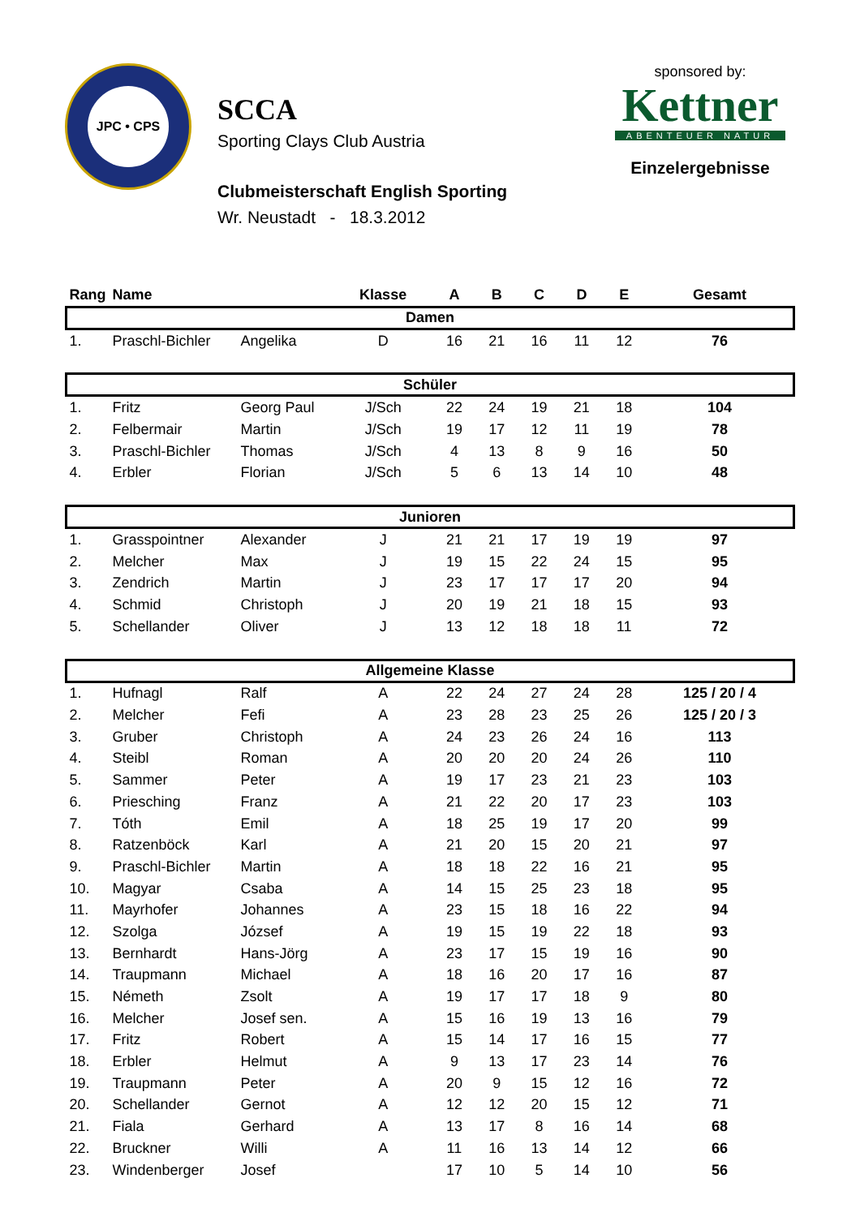JPC • CPS
SCCA
Sporting Clays Club Austria
Clubmeisterschaft English Sporting
Wr. Neustadt - 18.3.2012
sponsored by:
Kettner
ABENTEUER NATUR
Einzelergebnisse
| Rang | Name | | Klasse | A | B | C | D | E | Gesamt |
| --- | --- | --- | --- | --- | --- | --- | --- | --- | --- |
| Damen | | | | | | | | | |
| 1. | Praschl-Bichler | Angelika | D | 16 | 21 | 16 | 11 | 12 | 76 |
| Schüler | | | | | | | | | |
| 1. | Fritz | Georg Paul | J/Sch | 22 | 24 | 19 | 21 | 18 | 104 |
| 2. | Felbermair | Martin | J/Sch | 19 | 17 | 12 | 11 | 19 | 78 |
| 3. | Praschl-Bichler | Thomas | J/Sch | 4 | 13 | 8 | 9 | 16 | 50 |
| 4. | Erbler | Florian | J/Sch | 5 | 6 | 13 | 14 | 10 | 48 |
| Junioren | | | | | | | | | |
| 1. | Grasspointner | Alexander | J | 21 | 21 | 17 | 19 | 19 | 97 |
| 2. | Melcher | Max | J | 19 | 15 | 22 | 24 | 15 | 95 |
| 3. | Zendrich | Martin | J | 23 | 17 | 17 | 17 | 20 | 94 |
| 4. | Schmid | Christoph | J | 20 | 19 | 21 | 18 | 15 | 93 |
| 5. | Schellander | Oliver | J | 13 | 12 | 18 | 18 | 11 | 72 |
| Allgemeine Klasse | | | | | | | | | |
| 1. | Hufnagl | Ralf | A | 22 | 24 | 27 | 24 | 28 | 125 / 20 / 4 |
| 2. | Melcher | Fefi | A | 23 | 28 | 23 | 25 | 26 | 125 / 20 / 3 |
| 3. | Gruber | Christoph | A | 24 | 23 | 26 | 24 | 16 | 113 |
| 4. | Steibl | Roman | A | 20 | 20 | 20 | 24 | 26 | 110 |
| 5. | Sammer | Peter | A | 19 | 17 | 23 | 21 | 23 | 103 |
| 6. | Priesching | Franz | A | 21 | 22 | 20 | 17 | 23 | 103 |
| 7. | Tóth | Emil | A | 18 | 25 | 19 | 17 | 20 | 99 |
| 8. | Ratzenböck | Karl | A | 21 | 20 | 15 | 20 | 21 | 97 |
| 9. | Praschl-Bichler | Martin | A | 18 | 18 | 22 | 16 | 21 | 95 |
| 10. | Magyar | Csaba | A | 14 | 15 | 25 | 23 | 18 | 95 |
| 11. | Mayrhofer | Johannes | A | 23 | 15 | 18 | 16 | 22 | 94 |
| 12. | Szolga | József | A | 19 | 15 | 19 | 22 | 18 | 93 |
| 13. | Bernhardt | Hans-Jörg | A | 23 | 17 | 15 | 19 | 16 | 90 |
| 14. | Traupmann | Michael | A | 18 | 16 | 20 | 17 | 16 | 87 |
| 15. | Németh | Zsolt | A | 19 | 17 | 17 | 18 | 9 | 80 |
| 16. | Melcher | Josef sen. | A | 15 | 16 | 19 | 13 | 16 | 79 |
| 17. | Fritz | Robert | A | 15 | 14 | 17 | 16 | 15 | 77 |
| 18. | Erbler | Helmut | A | 9 | 13 | 17 | 23 | 14 | 76 |
| 19. | Traupmann | Peter | A | 20 | 9 | 15 | 12 | 16 | 72 |
| 20. | Schellander | Gernot | A | 12 | 12 | 20 | 15 | 12 | 71 |
| 21. | Fiala | Gerhard | A | 13 | 17 | 8 | 16 | 14 | 68 |
| 22. | Bruckner | Willi | A | 11 | 16 | 13 | 14 | 12 | 66 |
| 23. | Windenberger | Josef | | 17 | 10 | 5 | 14 | 10 | 56 |